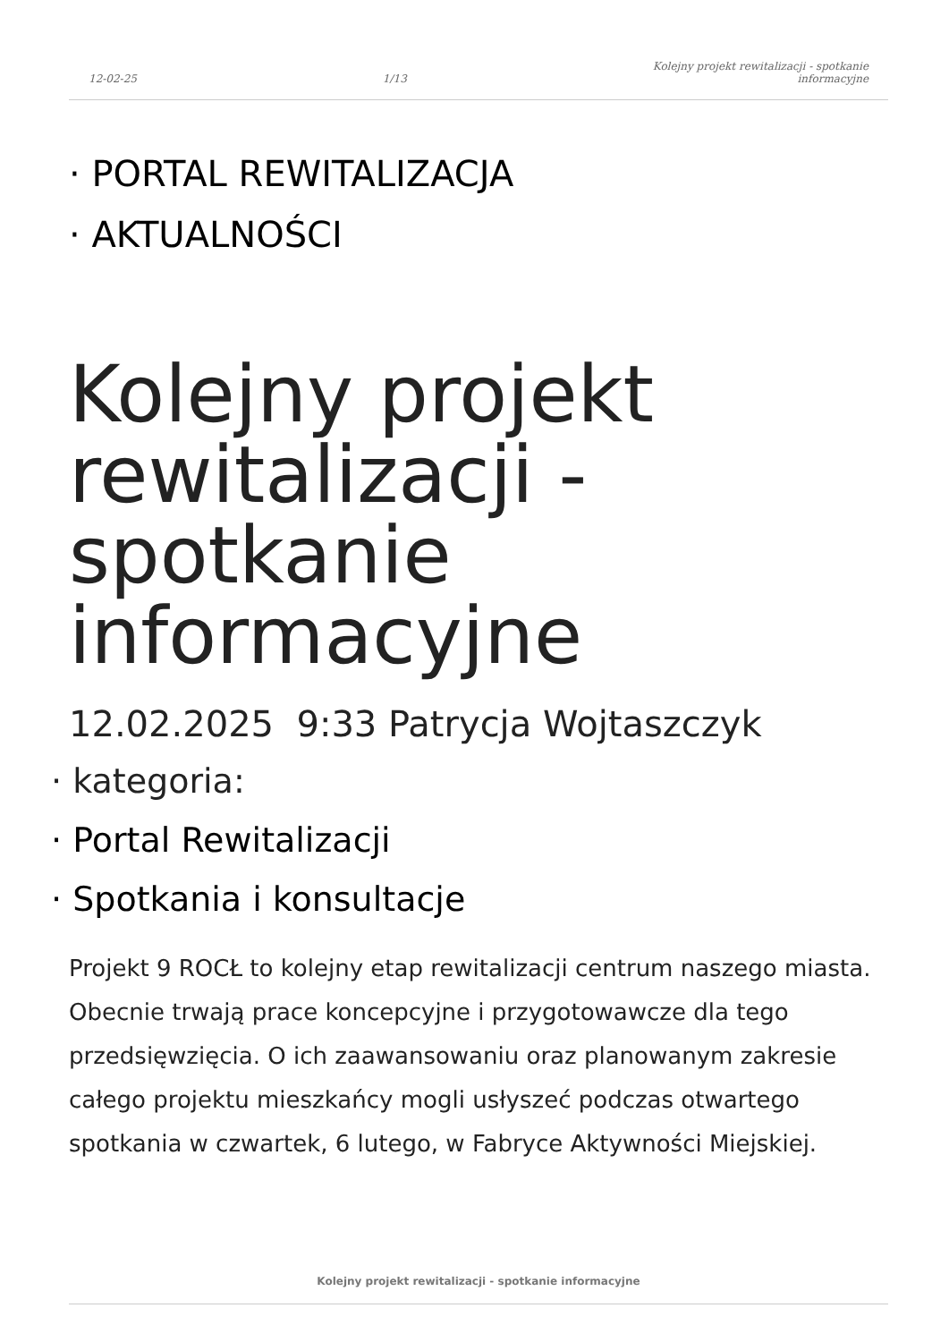12-02-25 1/13 Kolejny projekt rewitalizacji - spotkanie
informacyjne
· PORTAL REWITALIZACJA
· AKTUALNOŚCI
Kolejny projekt rewitalizacji - spotkanie informacyjne
12.02.2025 9:33 Patrycja Wojtaszczyk
· kategoria:
· Portal Rewitalizacji
· Spotkania i konsultacje
Projekt 9 ROCŁ to kolejny etap rewitalizacji centrum naszego miasta. Obecnie trwają prace koncepcyjne i przygotowawcze dla tego przedsięwzięcia. O ich zaawansowaniu oraz planowanym zakresie całego projektu mieszkańcy mogli usłyszeć podczas otwartego spotkania w czwartek, 6 lutego, w Fabryce Aktywności Miejskiej.
Kolejny projekt rewitalizacji - spotkanie informacyjne